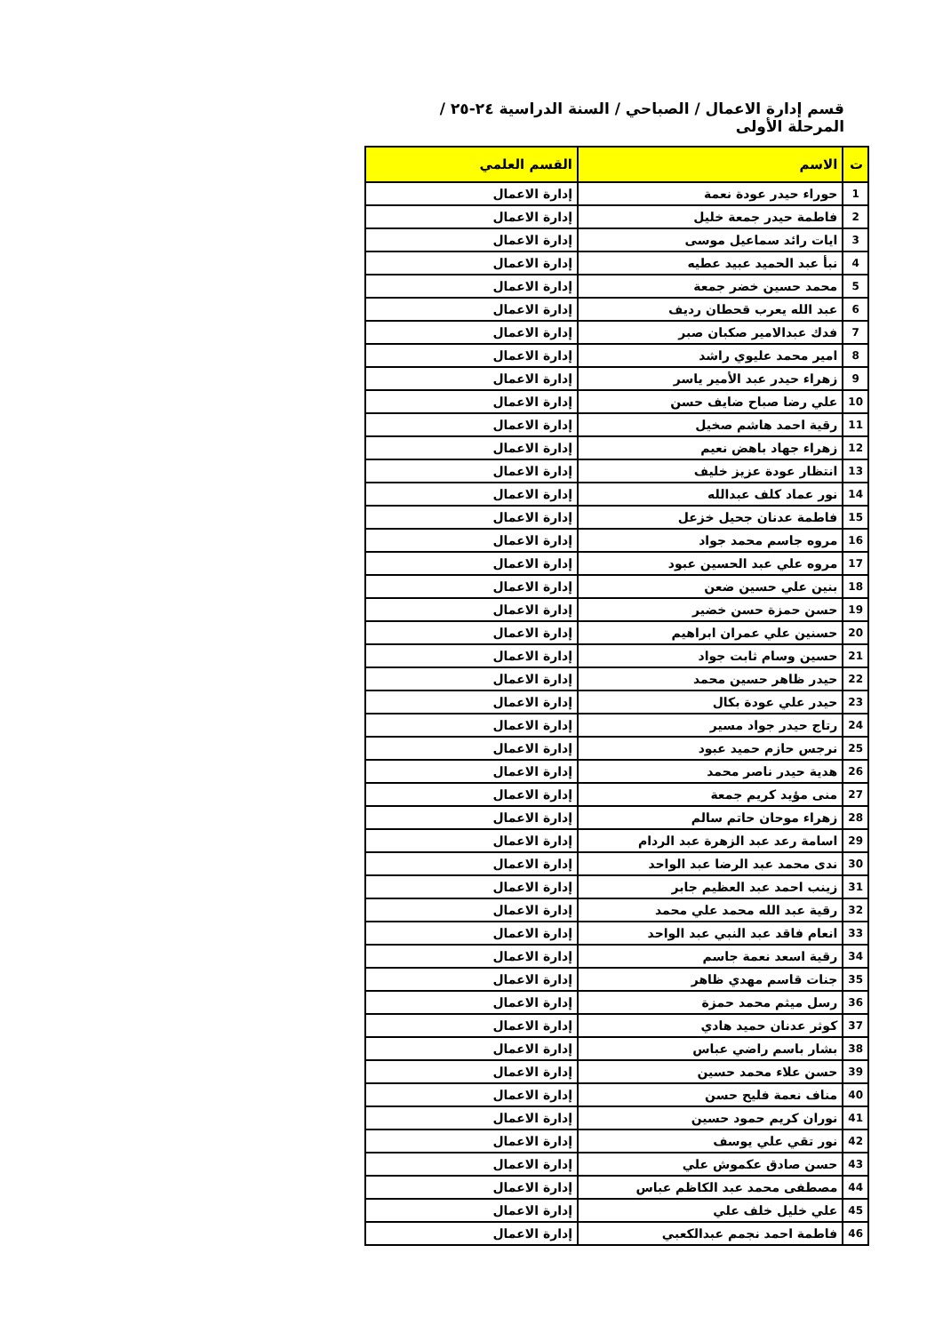قسم إدارة الاعمال / الصباحي / السنة الدراسية ٢٤-٢٥ / المرحلة الأولى
| ت | الاسم | القسم العلمي |
| --- | --- | --- |
| 1 | حوراء حيدر عودة نعمة | إدارة الاعمال |
| 2 | فاطمة حيدر جمعة خليل | إدارة الاعمال |
| 3 | ايات رائد سماعيل موسى | إدارة الاعمال |
| 4 | نبأ عبد الحميد عبيد عطيه | إدارة الاعمال |
| 5 | محمد حسين خضر جمعة | إدارة الاعمال |
| 6 | عبد الله يعرب قحطان رديف | إدارة الاعمال |
| 7 | فدك عبدالامير صكبان صبر | إدارة الاعمال |
| 8 | امير محمد عليوي راشد | إدارة الاعمال |
| 9 | زهراء حيدر عبد الأمير ياسر | إدارة الاعمال |
| 10 | علي رضا صباح ضايف حسن | إدارة الاعمال |
| 11 | رقية احمد هاشم صخيل | إدارة الاعمال |
| 12 | زهراء جهاد باهض نعيم | إدارة الاعمال |
| 13 | انتظار عودة عزيز خليف | إدارة الاعمال |
| 14 | نور عماد كلف عبدالله | إدارة الاعمال |
| 15 | فاطمة عدنان جحيل خزعل | إدارة الاعمال |
| 16 | مروه جاسم محمد جواد | إدارة الاعمال |
| 17 | مروه علي عبد الحسين عبود | إدارة الاعمال |
| 18 | بنين علي حسين ضعن | إدارة الاعمال |
| 19 | حسن حمزة حسن خضير | إدارة الاعمال |
| 20 | حسنين علي عمران ابراهيم | إدارة الاعمال |
| 21 | حسين وسام ثابت جواد | إدارة الاعمال |
| 22 | حيدر ظاهر حسين محمد | إدارة الاعمال |
| 23 | حيدر علي عودة بكال | إدارة الاعمال |
| 24 | رتاج حيدر جواد مسير | إدارة الاعمال |
| 25 | نرجس حازم حميد عبود | إدارة الاعمال |
| 26 | هدية حيدر ناصر محمد | إدارة الاعمال |
| 27 | منى مؤيد كريم جمعة | إدارة الاعمال |
| 28 | زهراء موحان حاتم سالم | إدارة الاعمال |
| 29 | اسامة رعد عبد الزهرة عبد الردام | إدارة الاعمال |
| 30 | ندى محمد عبد الرضا عبد الواحد | إدارة الاعمال |
| 31 | زينب احمد عبد العظيم جابر | إدارة الاعمال |
| 32 | رقية عبد الله محمد علي محمد | إدارة الاعمال |
| 33 | انعام فاقد عبد النبي عبد الواحد | إدارة الاعمال |
| 34 | رقية اسعد نعمة جاسم | إدارة الاعمال |
| 35 | جنات قاسم مهدي ظاهر | إدارة الاعمال |
| 36 | رسل ميثم محمد حمزة | إدارة الاعمال |
| 37 | كوثر عدنان حميد هادي | إدارة الاعمال |
| 38 | بشار باسم راضي عباس | إدارة الاعمال |
| 39 | حسن علاء محمد حسين | إدارة الاعمال |
| 40 | مناف نعمة فليح حسن | إدارة الاعمال |
| 41 | نوران كريم حمود حسين | إدارة الاعمال |
| 42 | نور تقي علي يوسف | إدارة الاعمال |
| 43 | حسن صادق عكموش علي | إدارة الاعمال |
| 44 | مصطفى محمد عبد الكاظم عباس | إدارة الاعمال |
| 45 | علي خليل خلف علي | إدارة الاعمال |
| 46 | فاطمة احمد نجمم عبدالكعبي | إدارة الاعمال |